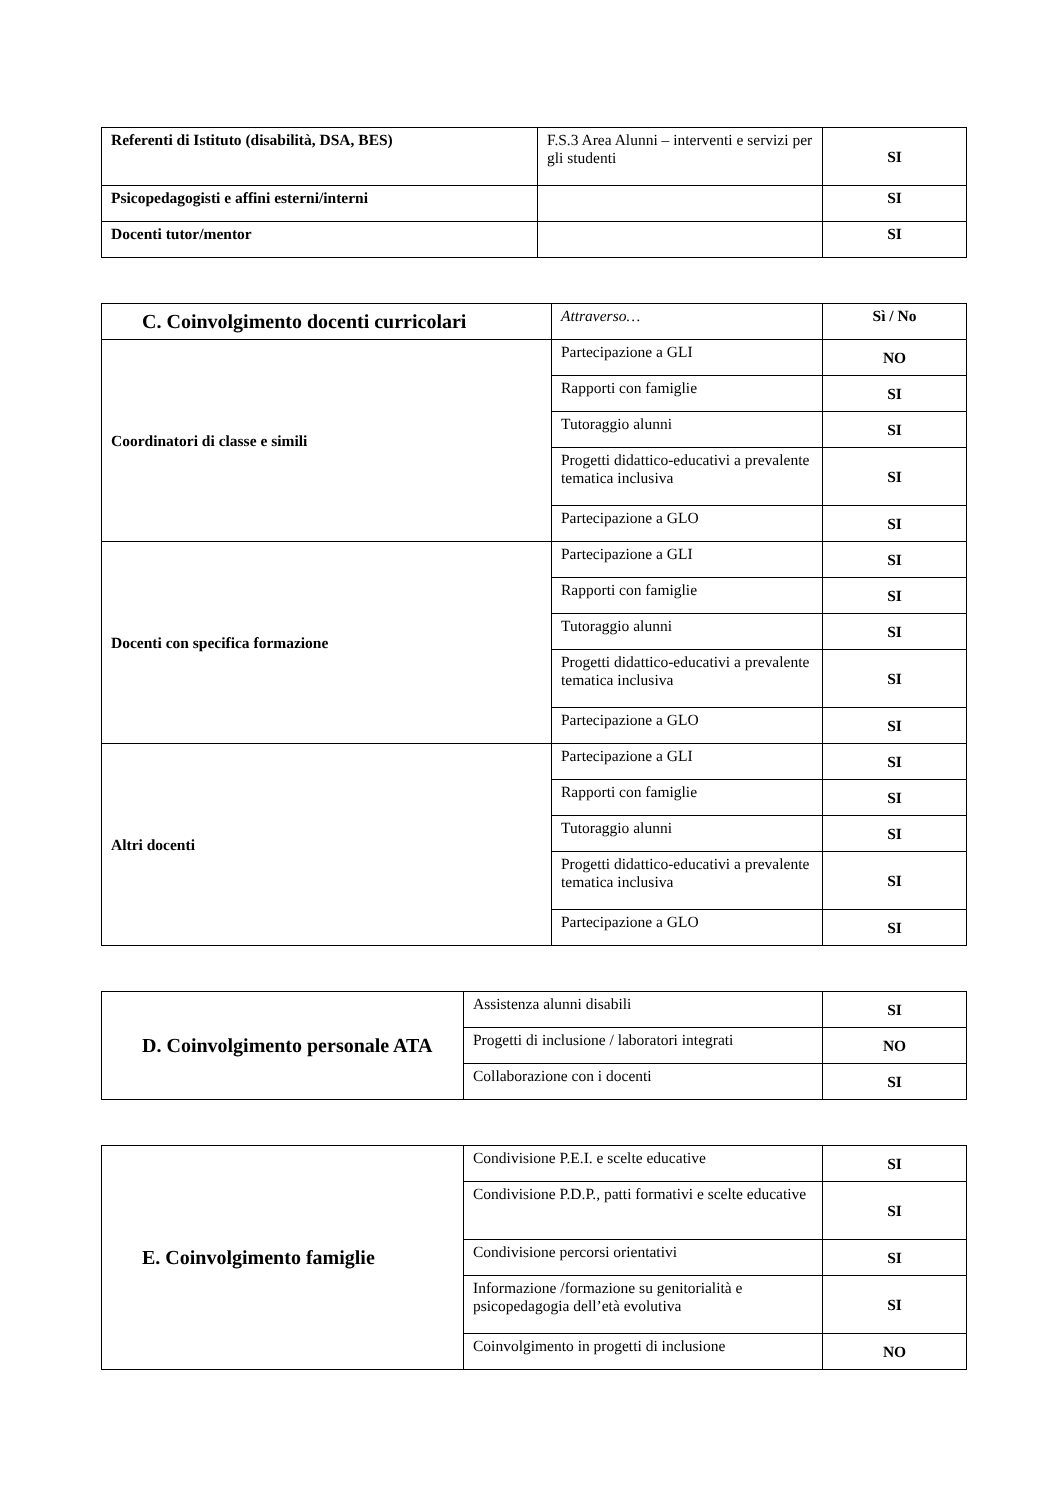| Referenti di Istituto (disabilità, DSA, BES) | F.S.3 Area Alunni – interventi e servizi per gli studenti | SI |
| Psicopedagogisti e affini esterni/interni | | SI |
| Docenti tutor/mentor | | SI |
| C. Coinvolgimento docenti curricolari | Attraverso… | Sì / No |
| Coordinatori di classe e simili | Partecipazione a GLI | NO |
| | Rapporti con famiglie | SI |
| | Tutoraggio alunni | SI |
| | Progetti didattico-educativi a prevalente tematica inclusiva | SI |
| | Partecipazione a GLO | SI |
| Docenti con specifica formazione | Partecipazione a GLI | SI |
| | Rapporti con famiglie | SI |
| | Tutoraggio alunni | SI |
| | Progetti didattico-educativi a prevalente tematica inclusiva | SI |
| | Partecipazione a GLO | SI |
| Altri docenti | Partecipazione a GLI | SI |
| | Rapporti con famiglie | SI |
| | Tutoraggio alunni | SI |
| | Progetti didattico-educativi a prevalente tematica inclusiva | SI |
| | Partecipazione a GLO | SI |
| D. Coinvolgimento personale ATA | Assistenza alunni disabili | SI |
| | Progetti di inclusione / laboratori integrati | NO |
| | Collaborazione con i docenti | SI |
| E. Coinvolgimento famiglie | Condivisione P.E.I. e scelte educative | SI |
| | Condivisione P.D.P., patti formativi e scelte educative | SI |
| | Condivisione percorsi orientativi | SI |
| | Informazione /formazione su genitorialità e psicopedagogia dell’età evolutiva | SI |
| | Coinvolgimento in progetti di inclusione | NO |